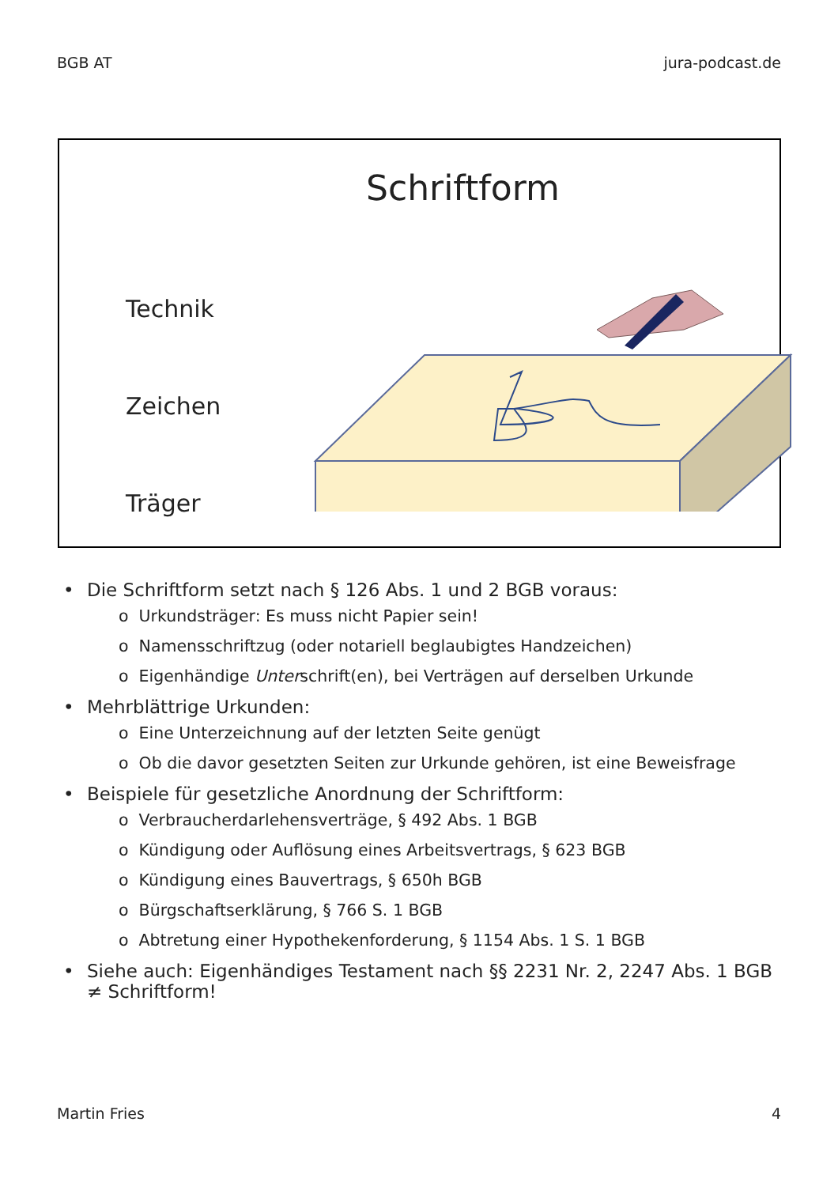BGB AT jura-podcast.de
Schriftform
Technik
Zeichen
Träger
• Die Schriftform setzt nach § 126 Abs. 1 und 2 BGB voraus:
o Urkundsträger: Es muss nicht Papier sein!
o Namensschriftzug (oder notariell beglaubigtes Handzeichen)
o Eigenhändige Unterschrift(en), bei Verträgen auf derselben Urkunde
• Mehrblättrige Urkunden:
o Eine Unterzeichnung auf der letzten Seite genügt
o Ob die davor gesetzten Seiten zur Urkunde gehören, ist eine Beweisfrage
• Beispiele für gesetzliche Anordnung der Schriftform:
o Verbraucherdarlehensverträge, § 492 Abs. 1 BGB
o Kündigung oder Auflösung eines Arbeitsvertrags, § 623 BGB
o Kündigung eines Bauvertrags, § 650h BGB
o Bürgschaftserklärung, § 766 S. 1 BGB
o Abtretung einer Hypothekenforderung, § 1154 Abs. 1 S. 1 BGB
• Siehe auch: Eigenhändiges Testament nach §§ 2231 Nr. 2, 2247 Abs. 1 BGB
≠ Schriftform!
Martin Fries 4